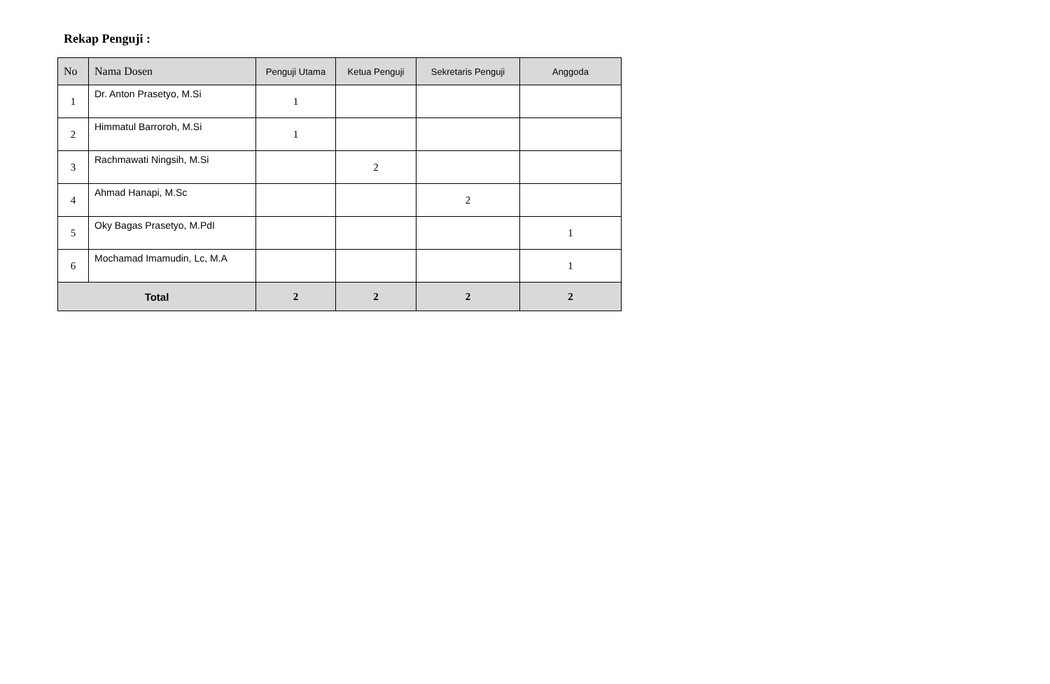Rekap Penguji :
| No | Nama Dosen | Penguji Utama | Ketua Penguji | Sekretaris Penguji | Anggoda |
| --- | --- | --- | --- | --- | --- |
| 1 | Dr. Anton Prasetyo, M.Si | 1 | | | |
| 2 | Himmatul Barroroh, M.Si | 1 | | | |
| 3 | Rachmawati Ningsih, M.Si | | 2 | | |
| 4 | Ahmad Hanapi, M.Sc | | | 2 | |
| 5 | Oky Bagas Prasetyo, M.PdI | | | | 1 |
| 6 | Mochamad Imamudin, Lc, M.A | | | | 1 |
| Total | | 2 | 2 | 2 | 2 |